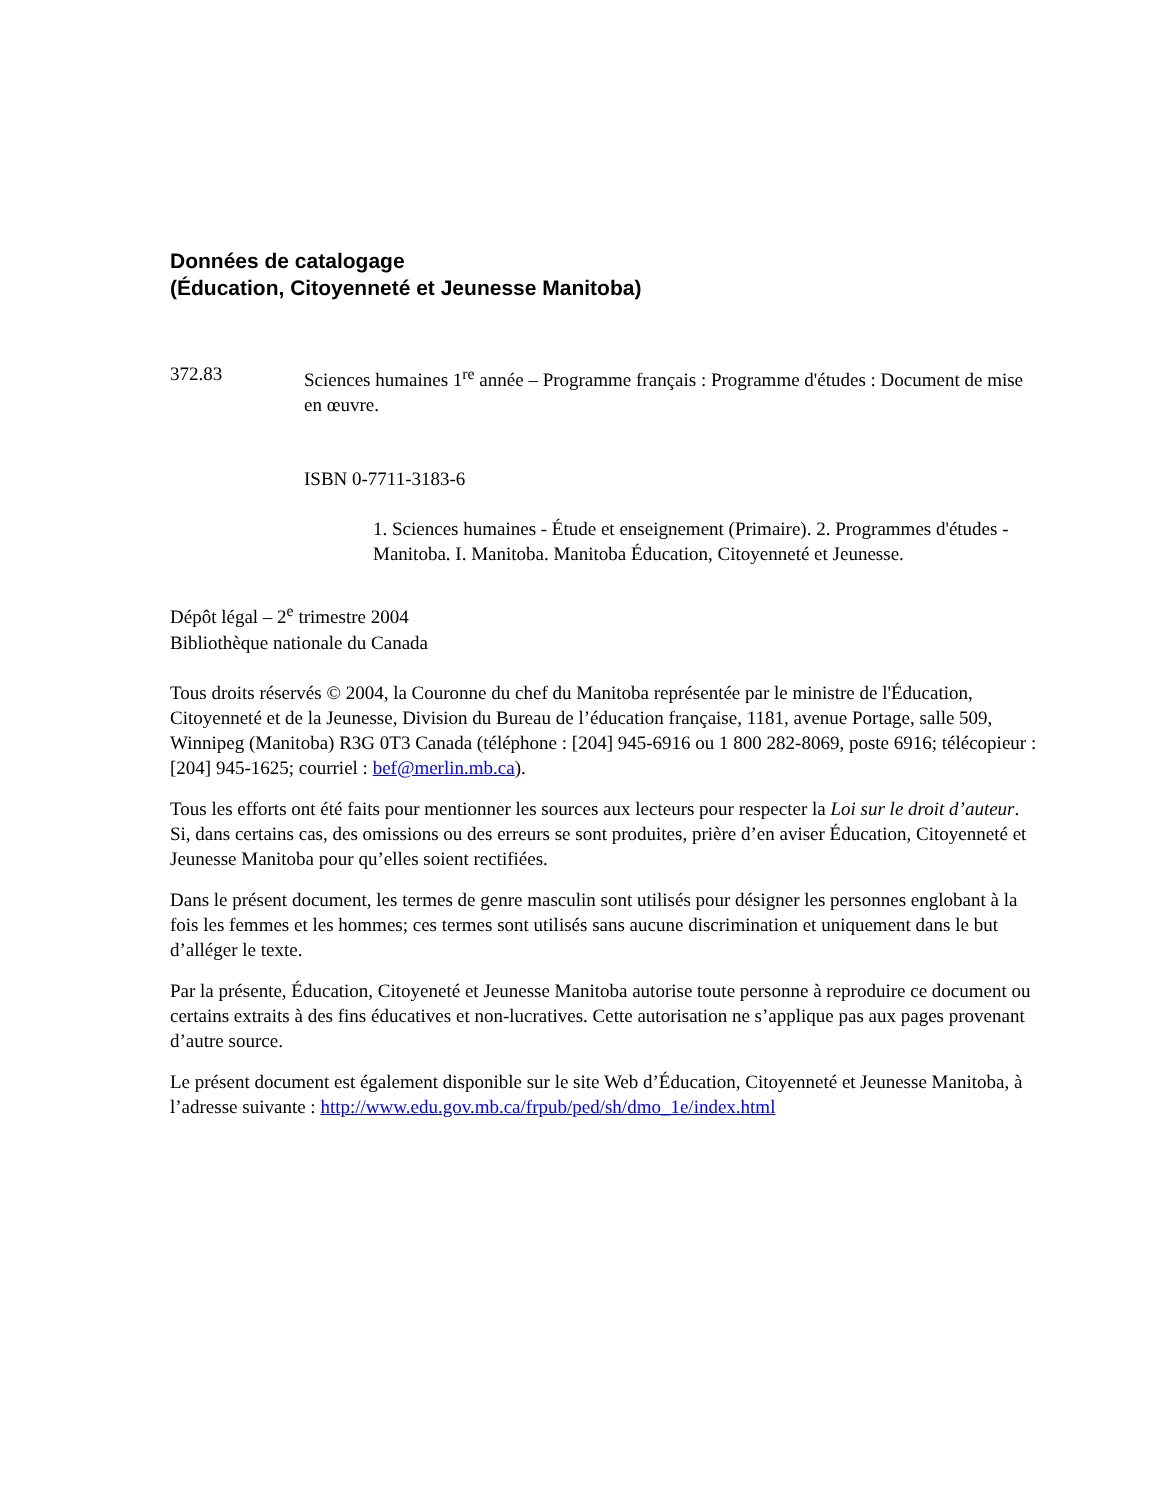Données de catalogage
(Éducation, Citoyenneté et Jeunesse Manitoba)
372.83 Sciences humaines 1<sup>re</sup> année – Programme français : Programme d'études : Document de mise en œuvre.
ISBN 0-7711-3183-6
1. Sciences humaines - Étude et enseignement (Primaire). 2. Programmes d'études - Manitoba. I. Manitoba. Manitoba Éducation, Citoyenneté et Jeunesse.
Dépôt légal – 2<sup>e</sup> trimestre 2004
Bibliothèque nationale du Canada
Tous droits réservés © 2004, la Couronne du chef du Manitoba représentée par le ministre de l'Éducation, Citoyenneté et de la Jeunesse, Division du Bureau de l’éducation française, 1181, avenue Portage, salle 509, Winnipeg (Manitoba) R3G 0T3 Canada (téléphone : [204] 945-6916 ou 1 800 282-8069, poste 6916; télécopieur : [204] 945-1625; courriel : bef@merlin.mb.ca).
Tous les efforts ont été faits pour mentionner les sources aux lecteurs pour respecter la Loi sur le droit d’auteur. Si, dans certains cas, des omissions ou des erreurs se sont produites, prière d’en aviser Éducation, Citoyenneté et Jeunesse Manitoba pour qu’elles soient rectifiées.
Dans le présent document, les termes de genre masculin sont utilisés pour désigner les personnes englobant à la fois les femmes et les hommes; ces termes sont utilisés sans aucune discrimination et uniquement dans le but d’alléger le texte.
Par la présente, Éducation, Citoyeneté et Jeunesse Manitoba autorise toute personne à reproduire ce document ou certains extraits à des fins éducatives et non-lucratives. Cette autorisation ne s’applique pas aux pages provenant d’autre source.
Le présent document est également disponible sur le site Web d’Éducation, Citoyenneté et Jeunesse Manitoba, à l’adresse suivante : http://www.edu.gov.mb.ca/frpub/ped/sh/dmo_1e/index.html